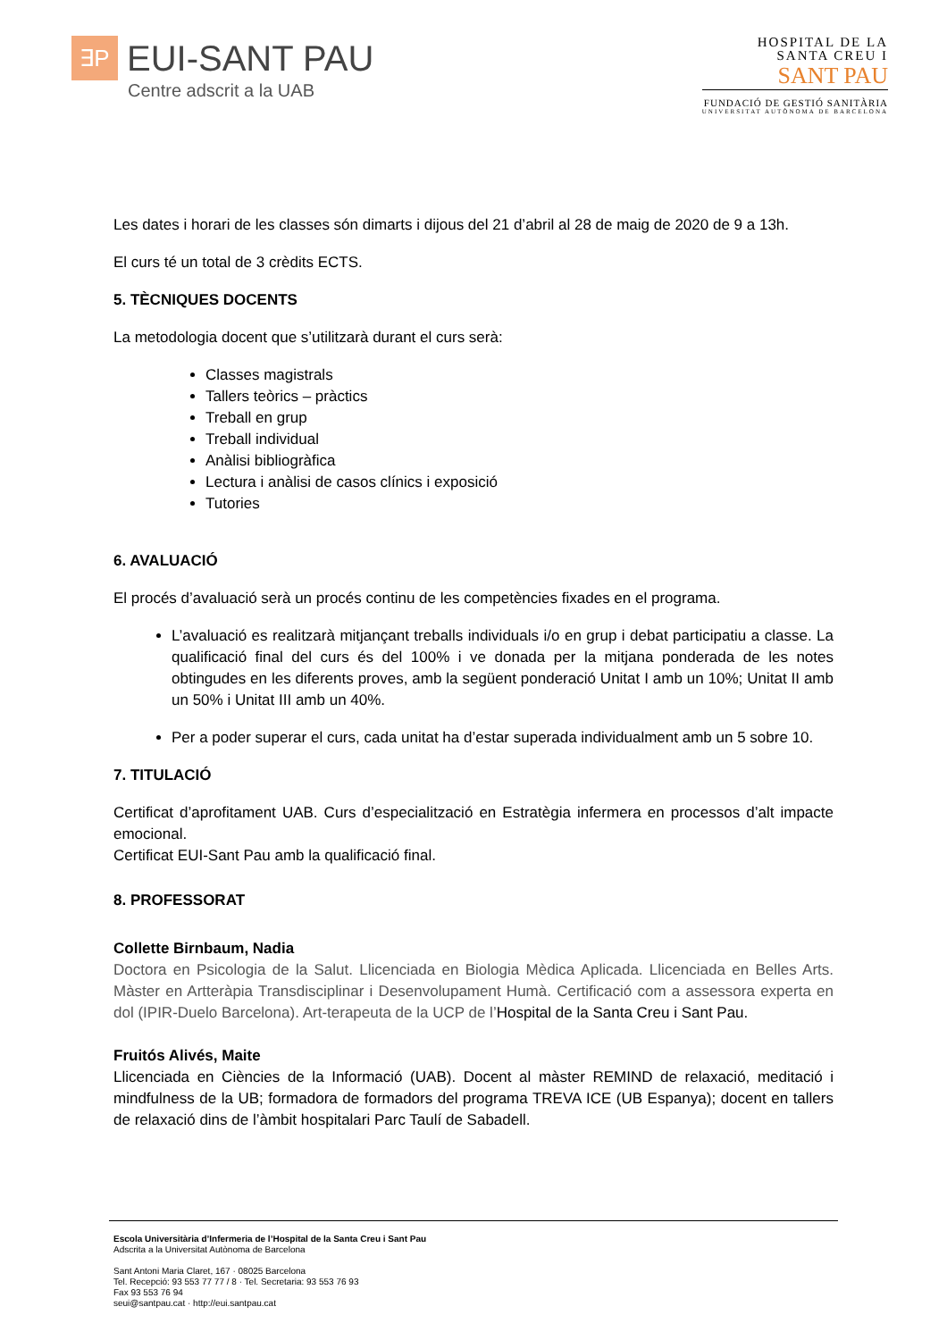∃P
EUI-SANT PAU
Centre adscrit a la UAB
HOSPITAL DE LA
SANTA CREU I
SANT PAU
FUNDACIÓ DE GESTIÓ SANITÀRIA
UNIVERSITAT AUTÒNOMA DE BARCELONA
Les dates i horari de les classes són dimarts i dijous del 21 d’abril al 28 de maig de 2020 de 9 a 13h.
El curs té un total de 3 crèdits ECTS.
5. TÈCNIQUES DOCENTS
La metodologia docent que s’utilitzarà durant el curs serà:
Classes magistrals
Tallers teòrics – pràctics
Treball en grup
Treball individual
Anàlisi bibliogràfica
Lectura i anàlisi de casos clínics i exposició
Tutories
6. AVALUACIÓ
El procés d’avaluació serà un procés continu de les competències fixades en el programa.
L’avaluació es realitzarà mitjançant treballs individuals i/o en grup i debat participatiu a classe. La qualificació final del curs és del 100% i ve donada per la mitjana ponderada de les notes obtingudes en les diferents proves, amb la següent ponderació Unitat I amb un 10%; Unitat II amb un 50% i Unitat III amb un 40%.
Per a poder superar el curs, cada unitat ha d’estar superada individualment amb un 5 sobre 10.
7. TITULACIÓ
Certificat d’aprofitament UAB. Curs d’especialització en Estratègia infermera en processos d’alt impacte emocional.
Certificat EUI-Sant Pau amb la qualificació final.
8. PROFESSORAT
Collette Birnbaum, Nadia
Doctora en Psicologia de la Salut. Llicenciada en Biologia Mèdica Aplicada. Llicenciada en Belles Arts. Màster en Artteràpia Transdisciplinar i Desenvolupament Humà. Certificació com a assessora experta en dol (IPIR-Duelo Barcelona). Art-terapeuta de la UCP de l’Hospital de la Santa Creu i Sant Pau.
Fruitós Alivés, Maite
Llicenciada en Ciències de la Informació (UAB). Docent al màster REMIND de relaxació, meditació i mindfulness de la UB; formadora de formadors del programa TREVA ICE (UB Espanya); docent en tallers de relaxació dins de l’àmbit hospitalari Parc Taulí de Sabadell.
Escola Universitària d’Infermeria de l’Hospital de la Santa Creu i Sant Pau
Adscrita a la Universitat Autònoma de Barcelona
Sant Antoni Maria Claret, 167 · 08025 Barcelona
Tel. Recepció: 93 553 77 77 / 8 · Tel. Secretaria: 93 553 76 93
Fax 93 553 76 94
seui@santpau.cat · http://eui.santpau.cat